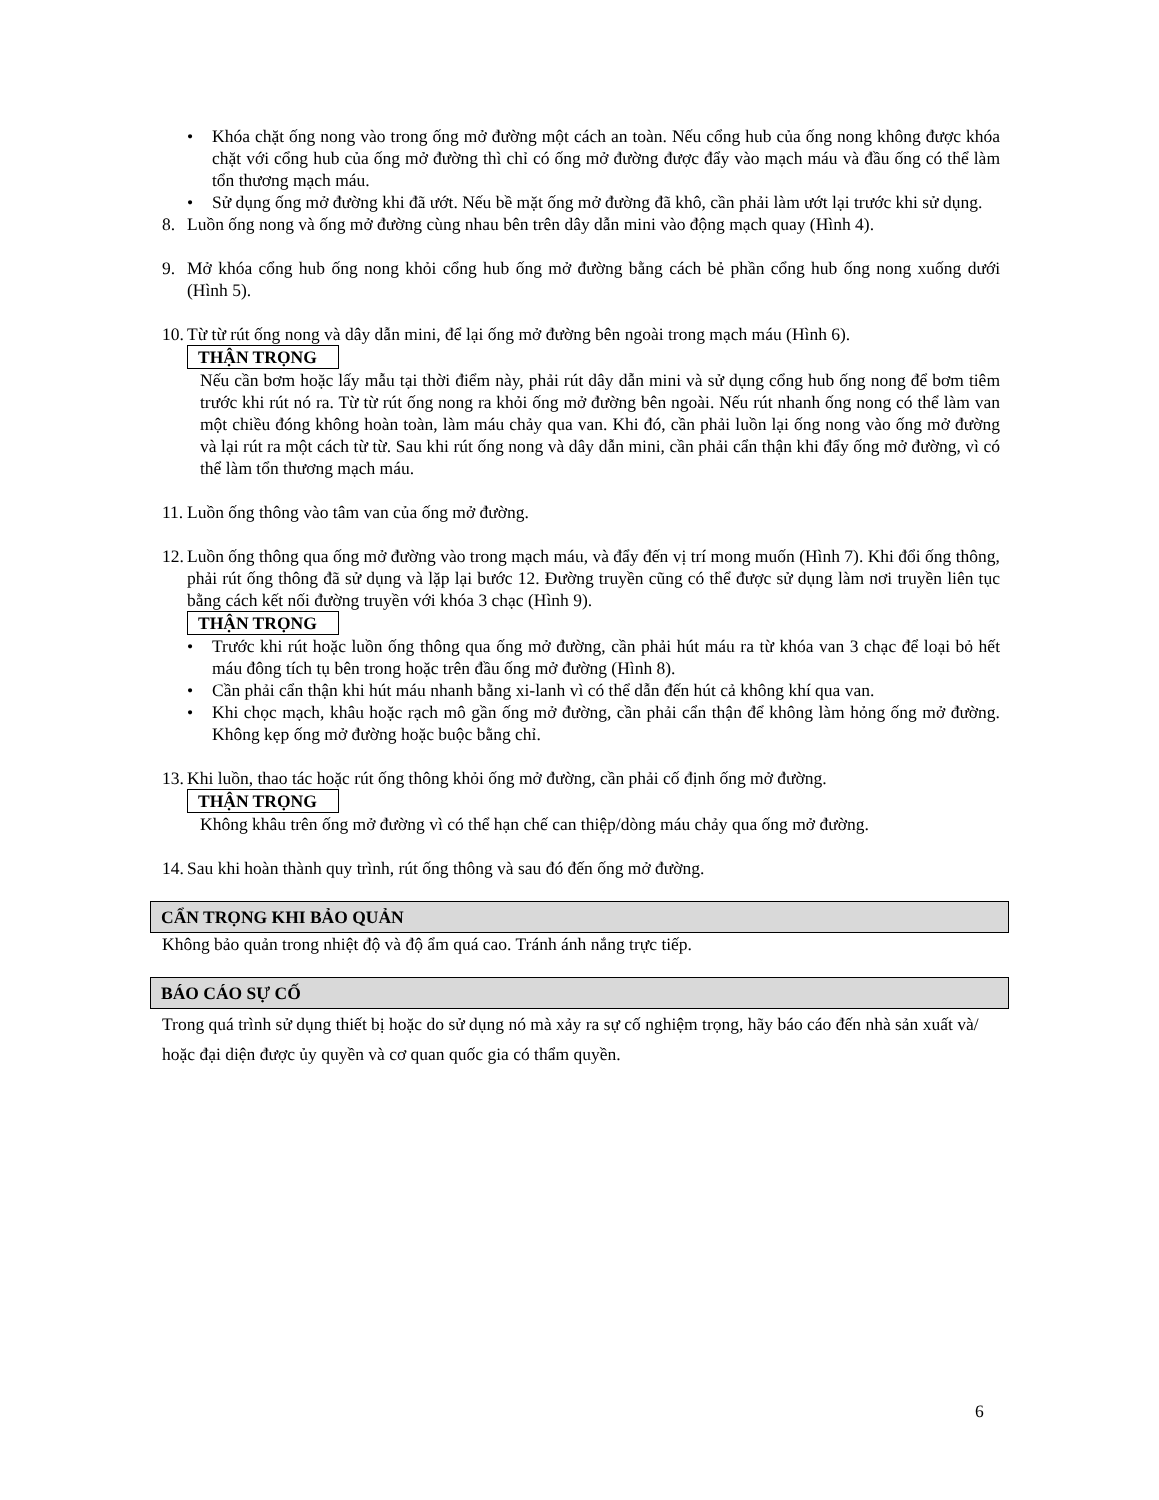• Khóa chặt ống nong vào trong ống mở đường một cách an toàn. Nếu cổng hub của ống nong không được khóa chặt với cổng hub của ống mở đường thì chỉ có ống mở đường được đẩy vào mạch máu và đầu ống có thể làm tổn thương mạch máu.
• Sử dụng ống mở đường khi đã ướt. Nếu bề mặt ống mở đường đã khô, cần phải làm ướt lại trước khi sử dụng.
8. Luồn ống nong và ống mở đường cùng nhau bên trên dây dẫn mini vào động mạch quay (Hình 4).
9. Mở khóa cổng hub ống nong khỏi cổng hub ống mở đường bằng cách bẻ phần cổng hub ống nong xuống dưới (Hình 5).
10.
Từ từ rút ống nong và dây dẫn mini, để lại ống mở đường bên ngoài trong mạch máu (Hình 6).
THẬN TRỌNG
Nếu cần bơm hoặc lấy mẫu tại thời điểm này, phải rút dây dẫn mini và sử dụng cổng hub ống nong để bơm tiêm trước khi rút nó ra. Từ từ rút ống nong ra khỏi ống mở đường bên ngoài. Nếu rút nhanh ống nong có thể làm van một chiều đóng không hoàn toàn, làm máu chảy qua van. Khi đó, cần phải luồn lại ống nong vào ống mở đường và lại rút ra một cách từ từ. Sau khi rút ống nong và dây dẫn mini, cần phải cẩn thận khi đẩy ống mở đường, vì có thể làm tổn thương mạch máu.
11.
Luồn ống thông vào tâm van của ống mở đường.
12.
Luồn ống thông qua ống mở đường vào trong mạch máu, và đẩy đến vị trí mong muốn (Hình 7). Khi đổi ống thông, phải rút ống thông đã sử dụng và lặp lại bước 12. Đường truyền cũng có thể được sử dụng làm nơi truyền liên tục bằng cách kết nối đường truyền với khóa 3 chạc (Hình 9).
THẬN TRỌNG
• Trước khi rút hoặc luồn ống thông qua ống mở đường, cần phải hút máu ra từ khóa van 3 chạc để loại bỏ hết máu đông tích tụ bên trong hoặc trên đầu ống mở đường (Hình 8).
• Cần phải cẩn thận khi hút máu nhanh bằng xi-lanh vì có thể dẫn đến hút cả không khí qua van.
• Khi chọc mạch, khâu hoặc rạch mô gần ống mở đường, cần phải cẩn thận để không làm hỏng ống mở đường. Không kẹp ống mở đường hoặc buộc bằng chỉ.
13.
Khi luồn, thao tác hoặc rút ống thông khỏi ống mở đường, cần phải cố định ống mở đường.
THẬN TRỌNG
Không khâu trên ống mở đường vì có thể hạn chế can thiệp/dòng máu chảy qua ống mở đường.
14.
Sau khi hoàn thành quy trình, rút ống thông và sau đó đến ống mở đường.
CẨN TRỌNG KHI BẢO QUẢN
Không bảo quản trong nhiệt độ và độ ẩm quá cao. Tránh ánh nắng trực tiếp.
BÁO CÁO SỰ CỐ
Trong quá trình sử dụng thiết bị hoặc do sử dụng nó mà xảy ra sự cố nghiệm trọng, hãy báo cáo đến nhà sản xuất và/ hoặc đại diện được ủy quyền và cơ quan quốc gia có thẩm quyền.
6